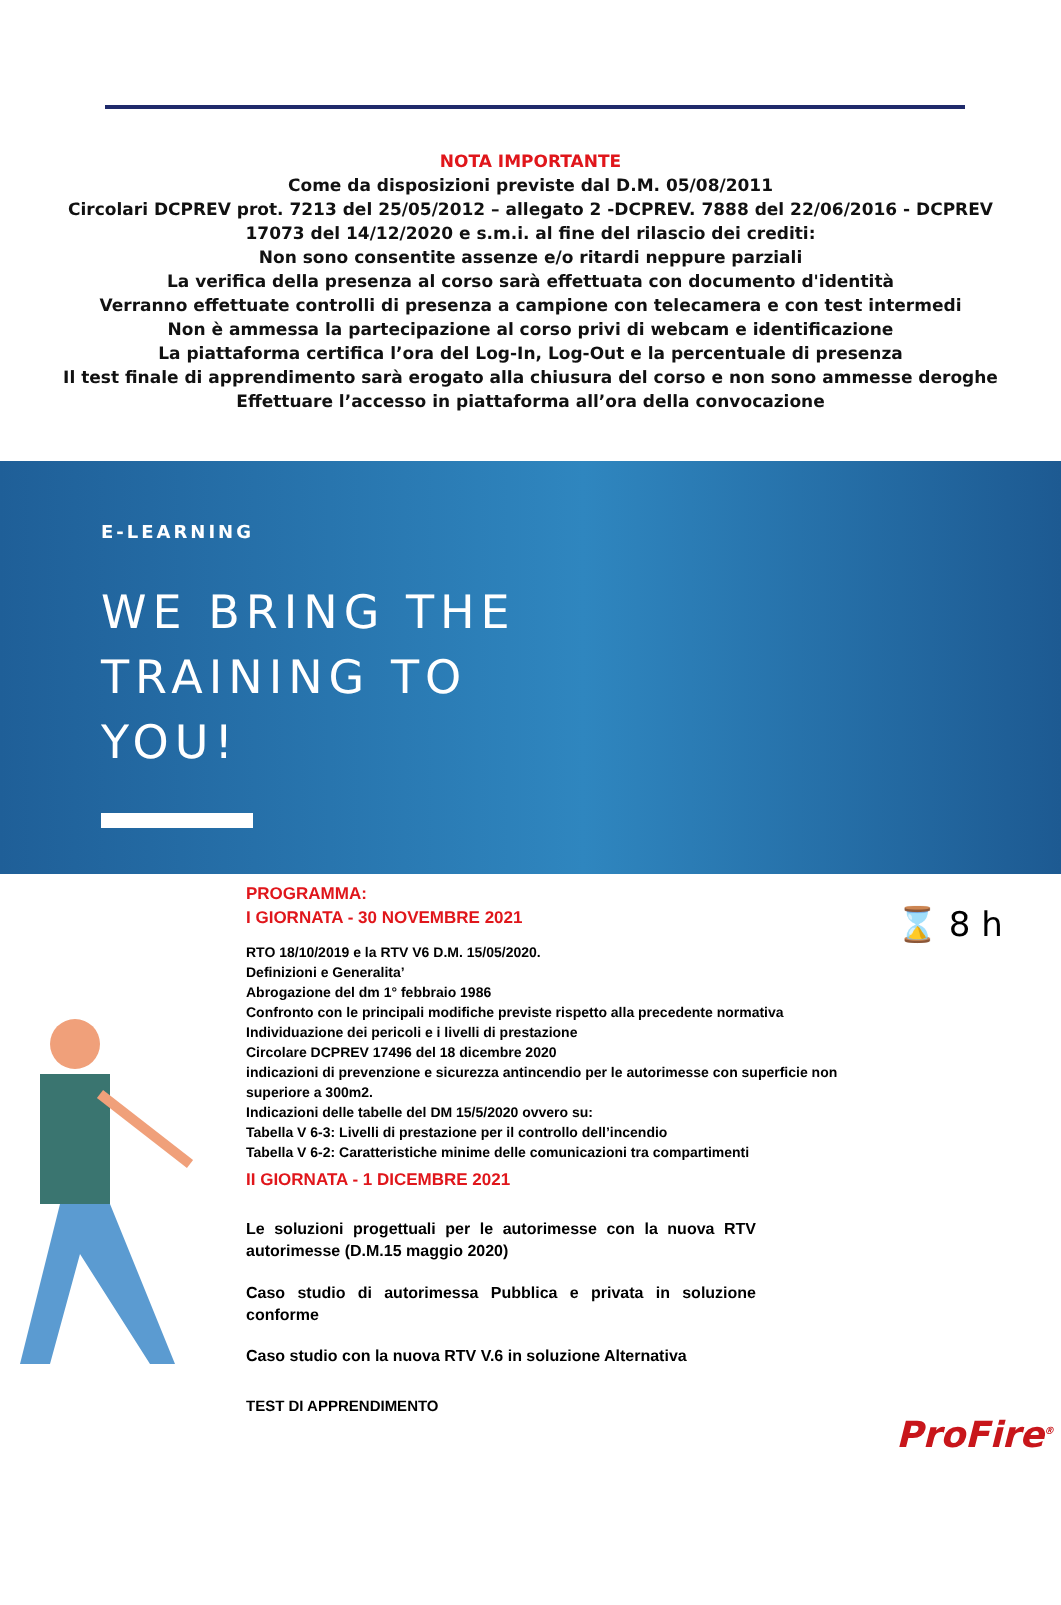NOTA IMPORTANTE
Come da disposizioni previste dal D.M. 05/08/2011
Circolari DCPREV prot. 7213 del 25/05/2012 – allegato 2 -DCPREV. 7888 del 22/06/2016 - DCPREV
17073 del 14/12/2020 e s.m.i. al fine del rilascio dei crediti:
Non sono consentite assenze e/o ritardi neppure parziali
La verifica della presenza al corso sarà effettuata con documento d'identità
Verranno effettuate controlli di presenza a campione con telecamera e con test intermedi
Non è ammessa la partecipazione al corso privi di webcam e identificazione
La piattaforma certifica l’ora del Log-In, Log-Out e la percentuale di presenza
Il test finale di apprendimento sarà erogato alla chiusura del corso e non sono ammesse deroghe
Effettuare l’accesso in piattaforma all’ora della convocazione
E-LEARNING
WE BRING THE
TRAINING TO
YOU!
PROGRAMMA:
I GIORNATA - 30 NOVEMBRE 2021
RTO 18/10/2019 e la RTV V6 D.M. 15/05/2020.
Definizioni e Generalita’
Abrogazione del dm 1° febbraio 1986
Confronto con le principali modifiche previste rispetto alla precedente normativa
Individuazione dei pericoli e i livelli di prestazione
Circolare DCPREV 17496 del 18 dicembre 2020
indicazioni di prevenzione e sicurezza antincendio per le autorimesse con superficie non superiore a 300m2.
Indicazioni delle tabelle del DM 15/5/2020 ovvero su:
Tabella V 6-3: Livelli di prestazione per il controllo dell’incendio
Tabella V 6-2: Caratteristiche minime delle comunicazioni tra compartimenti
II GIORNATA - 1 DICEMBRE 2021
Le soluzioni progettuali per le autorimesse con la nuova RTV autorimesse (D.M.15 maggio 2020)
Caso studio di autorimessa Pubblica e privata in soluzione conforme
Caso studio con la nuova RTV V.6 in soluzione Alternativa
TEST DI APPRENDIMENTO
⌛ 8 h
ProFire<sup>®</sup>